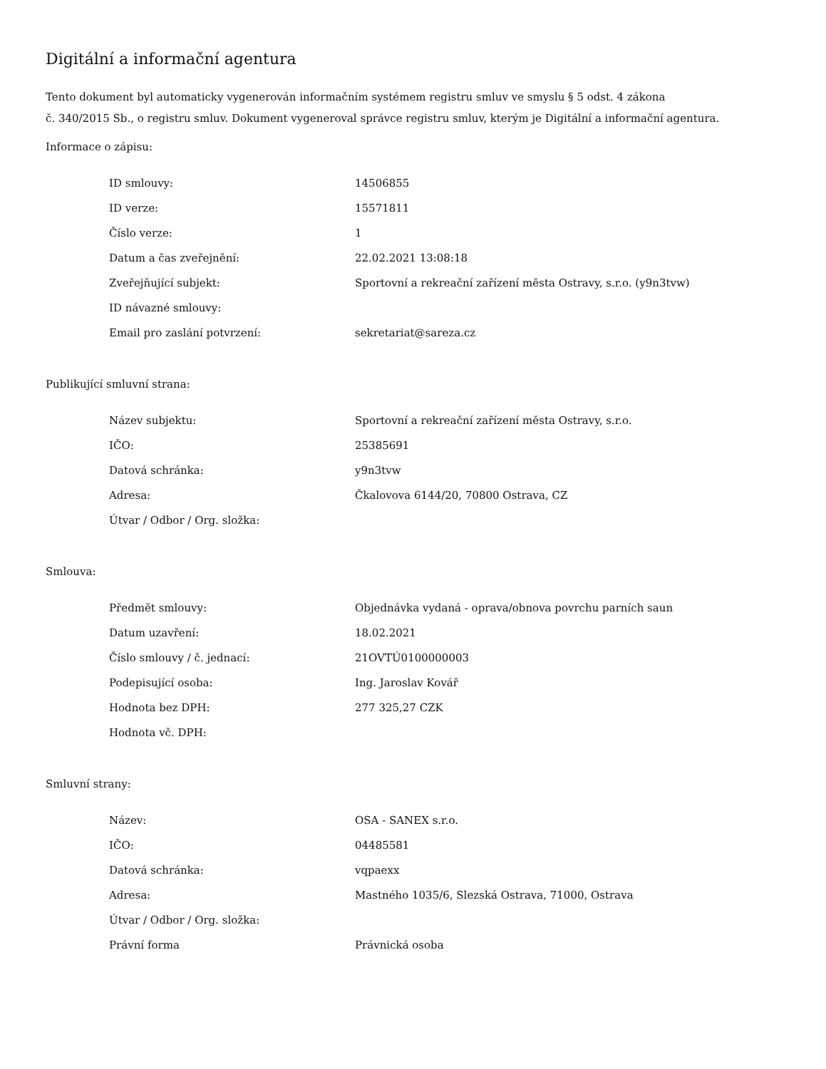Digitální a informační agentura
Tento dokument byl automaticky vygenerován informačním systémem registru smluv ve smyslu § 5 odst. 4 zákona
č. 340/2015 Sb., o registru smluv. Dokument vygeneroval správce registru smluv, kterým je Digitální a informační agentura.
Informace o zápisu:
| ID smlouvy: | 14506855 |
| ID verze: | 15571811 |
| Číslo verze: | 1 |
| Datum a čas zveřejnění: | 22.02.2021 13:08:18 |
| Zveřejňující subjekt: | Sportovní a rekreační zařízení města Ostravy, s.r.o. (y9n3tvw) |
| ID návazné smlouvy: | |
| Email pro zaslání potvrzení: | sekretariat@sareza.cz |
Publikující smluvní strana:
| Název subjektu: | Sportovní a rekreační zařízení města Ostravy, s.r.o. |
| IČO: | 25385691 |
| Datová schránka: | y9n3tvw |
| Adresa: | Čkalovova 6144/20, 70800 Ostrava, CZ |
| Útvar / Odbor / Org. složka: | |
Smlouva:
| Předmět smlouvy: | Objednávka vydaná - oprava/obnova povrchu parních saun |
| Datum uzavření: | 18.02.2021 |
| Číslo smlouvy / č. jednací: | 21OVTÚ0100000003 |
| Podepisující osoba: | Ing. Jaroslav Kovář |
| Hodnota bez DPH: | 277 325,27 CZK |
| Hodnota vč. DPH: | |
Smluvní strany:
| Název: | OSA - SANEX s.r.o. |
| IČO: | 04485581 |
| Datová schránka: | vqpaexx |
| Adresa: | Mastného 1035/6, Slezská Ostrava, 71000, Ostrava |
| Útvar / Odbor / Org. složka: | |
| Právní forma | Právnická osoba |